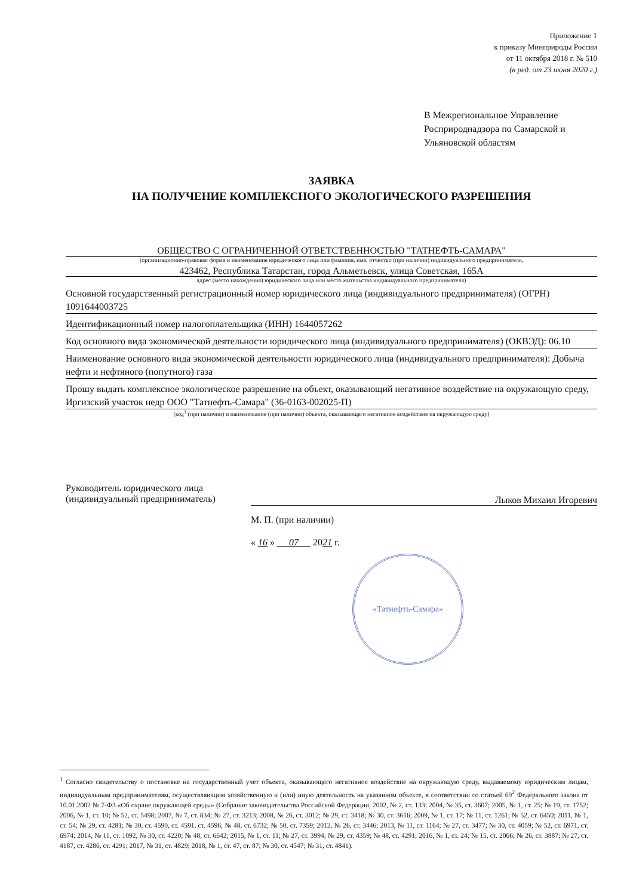Приложение 1
к приказу Минприроды России
от 11 октября 2018 г. № 510
(в ред. от 23 июня 2020 г.)
В Межрегиональное Управление Росприроднадзора по Самарской и Ульяновской областям
ЗАЯВКА
НА ПОЛУЧЕНИЕ КОМПЛЕКСНОГО ЭКОЛОГИЧЕСКОГО РАЗРЕШЕНИЯ
ОБЩЕСТВО С ОГРАНИЧЕННОЙ ОТВЕТСТВЕННОСТЬЮ "ТАТНЕФТЬ-САМАРА"
(организационно-правовая форма и наименование юридического лица или фамилия, имя, отчество (при наличии) индивидуального предпринимателя,
423462, Республика Татарстан, город Альметьевск, улица Советская, 165А
адрес (место нахождения) юридического лица или место жительства индивидуального предпринимателя)
Основной государственный регистрационный номер юридического лица (индивидуального предпринимателя) (ОГРН) 1091644003725
Идентификационный номер налогоплательщика (ИНН) 1644057262
Код основного вида экономической деятельности юридического лица (индивидуального предпринимателя) (ОКВЭД): 06.10
Наименование основного вида экономической деятельности юридического лица (индивидуального предпринимателя): Добыча нефти и нефтяного (попутного) газа
Прошу выдать комплексное экологическое разрешение на объект, оказывающий негативное воздействие на окружающую среду, Иргизский участок недр ООО "Татнефть-Самара" (36-0163-002025-П)
(код<sup>1</sup> (при наличии) и наименование (при наличии) объекта, оказывающего негативное воздействие на окружающую среду)
Руководитель юридического лица
(индивидуальный предприниматель)
Лыков Михаил Игоревич
М. П. (при наличии)
« 16 » 07 2021 г.
«Татнефть-Самара»
<sup>1</sup> Согласно свидетельству о постановке на государственный учет объекта, оказывающего негативное воздействие на окружающую среду, выдаваемому юридическим лицам, индивидуальным предпринимателям, осуществляющим хозяйственную и (или) иную деятельность на указанном объекте, в соответствии со статьей 69<sup>2</sup> Федерального закона от 10.01.2002 № 7-ФЗ «Об охране окружающей среды» (Собрание законодательства Российской Федерации, 2002, № 2, ст. 133; 2004, № 35, ст. 3607; 2005, № 1, ст. 25; № 19, ст. 1752; 2006, № 1, ст. 10; № 52, ст. 5498; 2007, № 7, ст. 834; № 27, ст. 3213; 2008, № 26, ст. 3012; № 29, ст. 3418; № 30, ст. 3616; 2009, № 1, ст. 17; № 11, ст. 1261; № 52, ст. 6450; 2011, № 1, ст. 54; № 29, ст. 4281; № 30, ст. 4590, ст. 4591, ст. 4596; № 48, ст. 6732; № 50, ст. 7359; 2012, № 26, ст. 3446; 2013, № 11, ст. 1164; № 27, ст. 3477; № 30, ст. 4059; № 52, ст. 6971, ст. 6974; 2014, № 11, ст. 1092, № 30, ст. 4220; № 48, ст. 6642; 2015, № 1, ст. 11; № 27, ст. 3994; № 29, ст. 4359; № 48, ст. 4291; 2016, № 1, ст. 24; № 15, ст. 2066; № 26, ст. 3887; № 27, ст. 4187, ст. 4286, ст. 4291; 2017, № 31, ст. 4829; 2018, № 1, ст. 47, ст. 87; № 30, ст. 4547; № 31, ст. 4841).